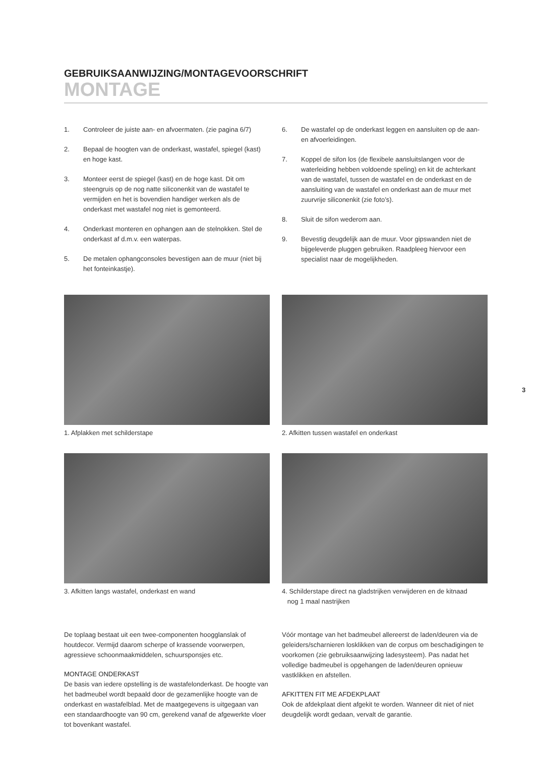GEBRUIKSAANWIJZING/MONTAGEVOORSCHRIFT
MONTAGE
1. Controleer de juiste aan- en afvoermaten. (zie pagina 6/7)
2. Bepaal de hoogten van de onderkast, wastafel, spiegel (kast) en hoge kast.
3. Monteer eerst de spiegel (kast) en de hoge kast. Dit om steengruis op de nog natte siliconenkit van de wastafel te vermijden en het is bovendien handiger werken als de onderkast met wastafel nog niet is gemonteerd.
4. Onderkast monteren en ophangen aan de stelnokken. Stel de onderkast af d.m.v. een waterpas.
5. De metalen ophangconsoles bevestigen aan de muur (niet bij het fonteinkastje).
6. De wastafel op de onderkast leggen en aansluiten op de aan- en afvoerleidingen.
7. Koppel de sifon los (de flexibele aansluitslangen voor de waterleiding hebben voldoende speling) en kit de achterkant van de wastafel, tussen de wastafel en de onderkast en de aansluiting van de wastafel en onderkast aan de muur met zuurvrije siliconenkit (zie foto’s).
8. Sluit de sifon wederom aan.
9. Bevestig deugdelijk aan de muur. Voor gipswanden niet de bijgeleverde pluggen gebruiken. Raadpleeg hiervoor een specialist naar de mogelijkheden.
1. Afplakken met schilderstape
3. Afkitten langs wastafel, onderkast en wand
2. Afkitten tussen wastafel en onderkast
4. Schilderstape direct na gladstrijken verwijderen en de kitnaad
nog 1 maal nastrijken
De toplaag bestaat uit een twee-componenten hoogglanslak of houtdecor. Vermijd daarom scherpe of krassende voorwerpen, agressieve schoonmaakmiddelen, schuursponsjes etc.
MONTAGE ONDERKAST
De basis van iedere opstelling is de wastafelonderkast. De hoogte van het badmeubel wordt bepaald door de gezamenlijke hoogte van de onderkast en wastafelblad. Met de maatgegevens is uitgegaan van een standaardhoogte van 90 cm, gerekend vanaf de afgewerkte vloer tot bovenkant wastafel.
Vóór montage van het badmeubel allereerst de laden/deuren via de geleiders/scharnieren losklikken van de corpus om beschadigingen te voorkomen (zie gebruiksaanwijzing ladesysteem). Pas nadat het volledige badmeubel is opgehangen de laden/deuren opnieuw vastklikken en afstellen.
AFKITTEN FIT ME AFDEKPLAAT
Ook de afdekplaat dient afgekit te worden. Wanneer dit niet of niet deugdelijk wordt gedaan, vervalt de garantie.
3